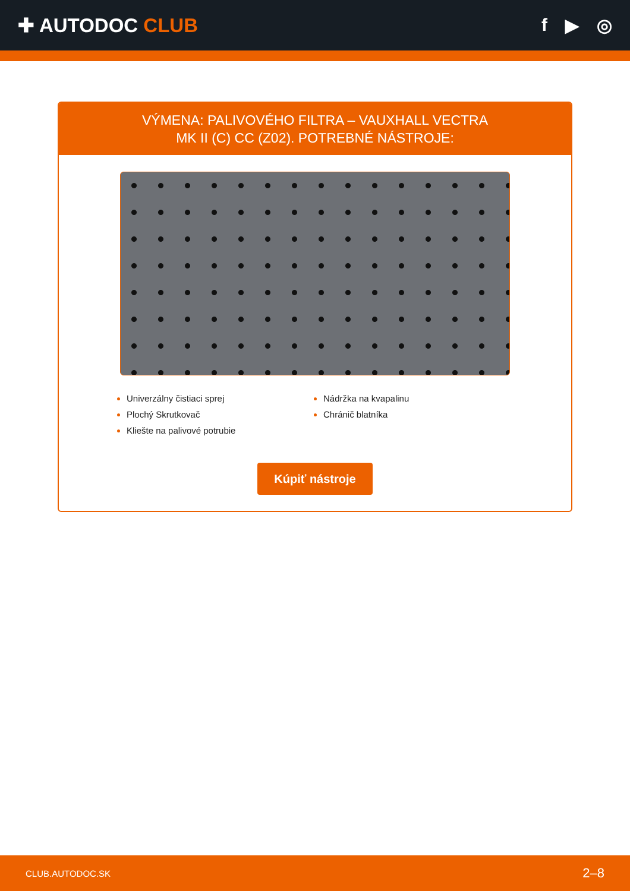✚ AUTODOC CLUB f ▶ ◎
VÝMENA: PALIVOVÉHO FILTRA – VAUXHALL VECTRA
MK II (C) CC (Z02). POTREBNÉ NÁSTROJE:
Univerzálny čistiaci sprej
Plochý Skrutkovač
Kliešte na palivové potrubie
Nádržka na kvapalinu
Chránič blatníka
Kúpiť nástroje
CLUB.AUTODOC.SK 2–8